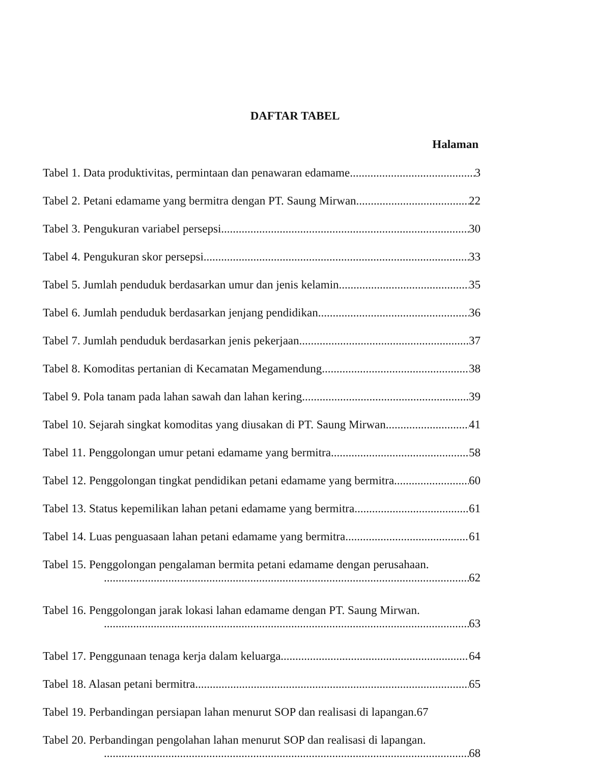DAFTAR TABEL
Halaman
Tabel 1. Data produktivitas, permintaan dan penawaran edamame 3
Tabel 2. Petani edamame yang bermitra dengan PT. Saung Mirwan 22
Tabel 3. Pengukuran variabel persepsi 30
Tabel 4. Pengukuran skor persepsi. 33
Tabel 5. Jumlah penduduk berdasarkan umur dan jenis kelamin. 35
Tabel 6. Jumlah penduduk berdasarkan jenjang pendidikan. 36
Tabel 7. Jumlah penduduk berdasarkan jenis pekerjaan 37
Tabel 8. Komoditas pertanian di Kecamatan Megamendung. 38
Tabel 9. Pola tanam pada lahan sawah dan lahan kering 39
Tabel 10. Sejarah singkat komoditas yang diusakan di PT. Saung Mirwan 41
Tabel 11. Penggolongan umur petani edamame yang bermitra 58
Tabel 12. Penggolongan tingkat pendidikan petani edamame yang bermitra. 60
Tabel 13. Status kepemilikan lahan petani edamame yang bermitra 61
Tabel 14. Luas penguasaan lahan petani edamame yang bermitra. 61
Tabel 15. Penggolongan pengalaman bermita petani edamame dengan perusahaan.
62
Tabel 16. Penggolongan jarak lokasi lahan edamame dengan PT. Saung Mirwan.
63
Tabel 17. Penggunaan tenaga kerja dalam keluarga. 64
Tabel 18. Alasan petani bermitra. 65
Tabel 19. Perbandingan persiapan lahan menurut SOP dan realisasi di lapangan.67
Tabel 20. Perbandingan pengolahan lahan menurut SOP dan realisasi di lapangan.
68